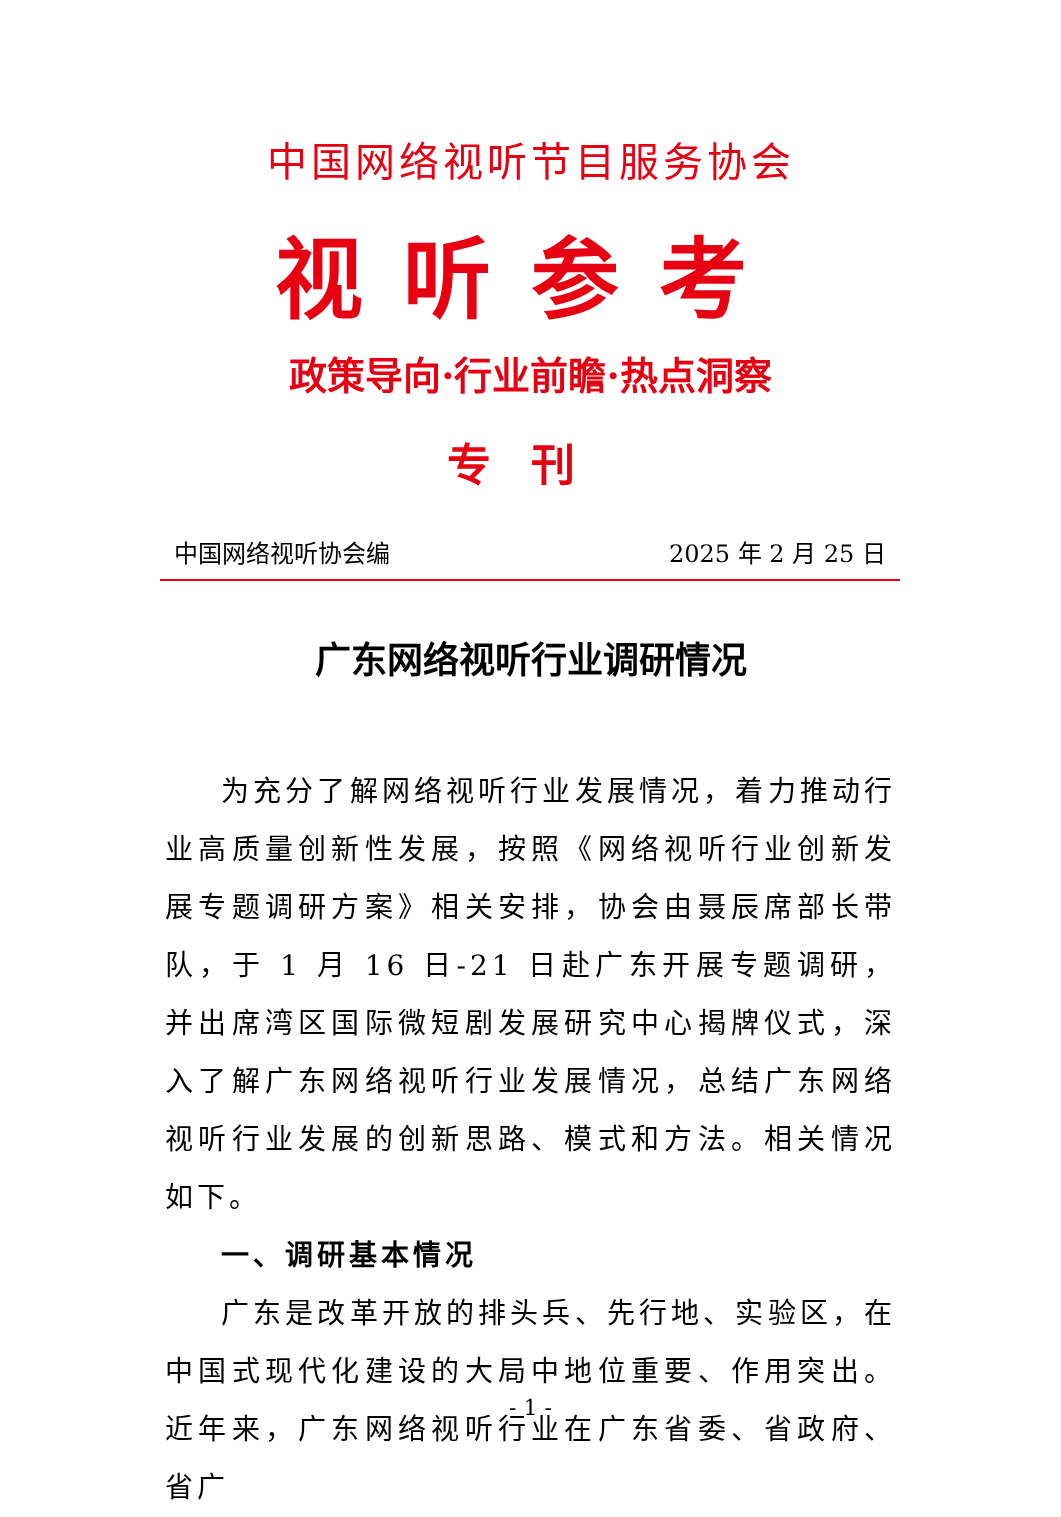中国网络视听节目服务协会
视听参考
政策导向·行业前瞻·热点洞察
专刊
中国网络视听协会编 2025 年 2 月 25 日
广东网络视听行业调研情况
为充分了解网络视听行业发展情况，着力推动行业高质量创新性发展，按照《网络视听行业创新发展专题调研方案》相关安排，协会由聂辰席部长带队，于 1 月 16 日-21 日赴广东开展专题调研，并出席湾区国际微短剧发展研究中心揭牌仪式，深入了解广东网络视听行业发展情况，总结广东网络视听行业发展的创新思路、模式和方法。相关情况如下。
一、调研基本情况
广东是改革开放的排头兵、先行地、实验区，在中国式现代化建设的大局中地位重要、作用突出。近年来，广东网络视听行业在广东省委、省政府、省广
- 1 -